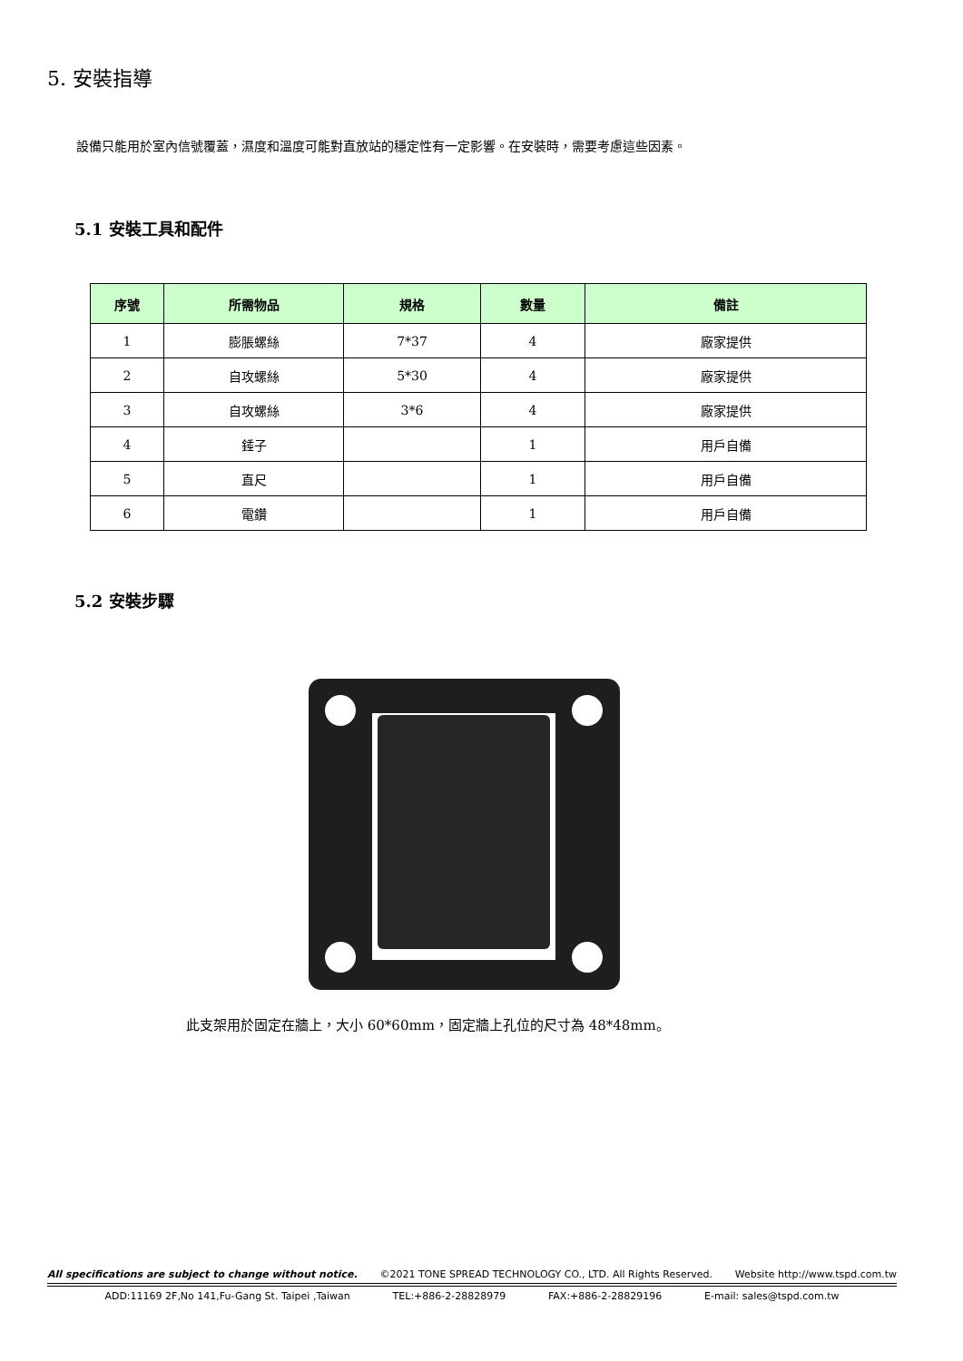5. 安裝指導
設備只能用於室內信號覆蓋，濕度和溫度可能對直放站的穩定性有一定影響。在安裝時，需要考慮這些因素。
5.1 安裝工具和配件
| 序號 | 所需物品 | 規格 | 數量 | 備註 |
| --- | --- | --- | --- | --- |
| 1 | 膨脹螺絲 | 7*37 | 4 | 廠家提供 |
| 2 | 自攻螺絲 | 5*30 | 4 | 廠家提供 |
| 3 | 自攻螺絲 | 3*6 | 4 | 廠家提供 |
| 4 | 錘子 | | 1 | 用戶自備 |
| 5 | 直尺 | | 1 | 用戶自備 |
| 6 | 電鑽 | | 1 | 用戶自備 |
5.2 安裝步驟
此支架用於固定在牆上，大小 60*60mm，固定牆上孔位的尺寸為 48*48mm。
All specifications are subject to change without notice. ©2021 TONE SPREAD TECHNOLOGY CO., LTD. All Rights Reserved. Website http://www.tspd.com.tw
ADD:11169 2F,No 141,Fu-Gang St. Taipei ,Taiwan TEL:+886-2-28828979 FAX:+886-2-28829196 E-mail: sales@tspd.com.tw